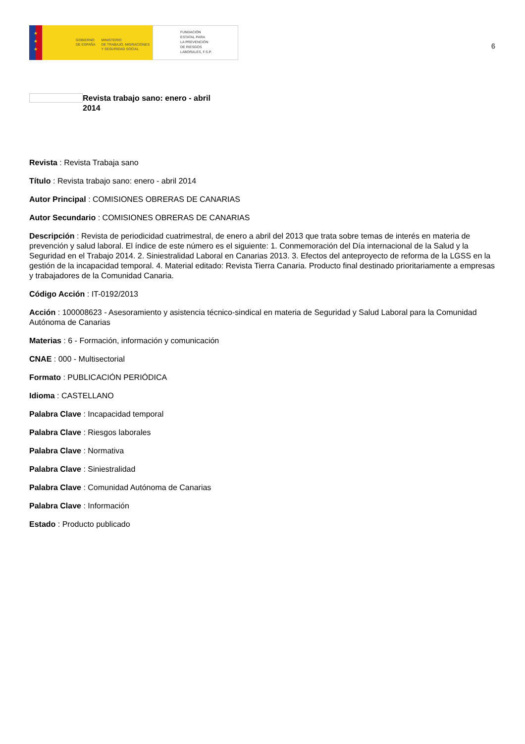★
★
★
GOBIERNO
DE ESPAÑA
MINISTERIO
DE TRABAJO, MIGRACIONES
Y SEGURIDAD SOCIAL
FUNDACIÓN
ESTATAL PARA
LA PREVENCIÓN
DE RIESGOS
LABORALES, F.S.P.
6
Revista trabajo sano: enero - abril 2014
Revista : Revista Trabaja sano
Título : Revista trabajo sano: enero - abril 2014
Autor Principal : COMISIONES OBRERAS DE CANARIAS
Autor Secundario : COMISIONES OBRERAS DE CANARIAS
Descripción : Revista de periodicidad cuatrimestral, de enero a abril del 2013 que trata sobre temas de interés en materia de prevención y salud laboral. El índice de este número es el siguiente: 1. Conmemoración del Día internacional de la Salud y la Seguridad en el Trabajo 2014. 2. Siniestralidad Laboral en Canarias 2013. 3. Efectos del anteproyecto de reforma de la LGSS en la gestión de la incapacidad temporal. 4. Material editado: Revista Tierra Canaria. Producto final destinado prioritariamente a empresas y trabajadores de la Comunidad Canaria.
Código Acción : IT-0192/2013
Acción : 100008623 - Asesoramiento y asistencia técnico-sindical en materia de Seguridad y Salud Laboral para la Comunidad Autónoma de Canarias
Materias : 6 - Formación, información y comunicación
CNAE : 000 - Multisectorial
Formato : PUBLICACIÓN PERIÓDICA
Idioma : CASTELLANO
Palabra Clave : Incapacidad temporal
Palabra Clave : Riesgos laborales
Palabra Clave : Normativa
Palabra Clave : Siniestralidad
Palabra Clave : Comunidad Autónoma de Canarias
Palabra Clave : Información
Estado : Producto publicado